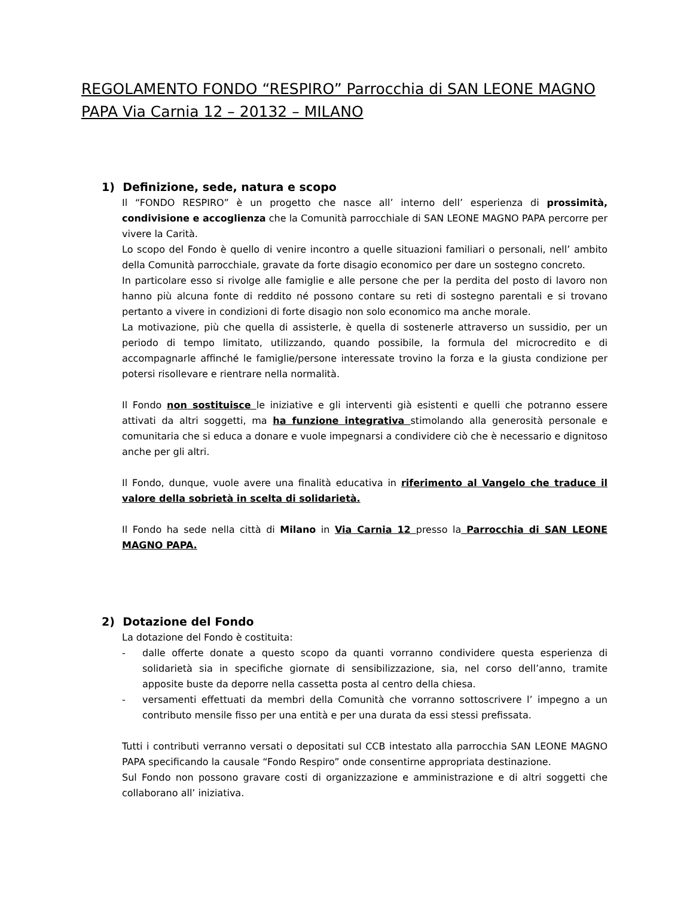REGOLAMENTO FONDO “RESPIRO” Parrocchia di SAN LEONE MAGNO PAPA Via Carnia 12 – 20132 – MILANO
1) Definizione, sede, natura e scopo
Il “FONDO RESPIRO” è un progetto che nasce all’ interno dell’ esperienza di prossimità, condivisione e accoglienza che la Comunità parrocchiale di SAN LEONE MAGNO PAPA percorre per vivere la Carità.
Lo scopo del Fondo è quello di venire incontro a quelle situazioni familiari o personali, nell’ ambito della Comunità parrocchiale, gravate da forte disagio economico per dare un sostegno concreto.
In particolare esso si rivolge alle famiglie e alle persone che per la perdita del posto di lavoro non hanno più alcuna fonte di reddito né possono contare su reti di sostegno parentali e si trovano pertanto a vivere in condizioni di forte disagio non solo economico ma anche morale.
La motivazione, più che quella di assisterle, è quella di sostenerle attraverso un sussidio, per un periodo di tempo limitato, utilizzando, quando possibile, la formula del microcredito e di accompagnarle affinché le famiglie/persone interessate trovino la forza e la giusta condizione per potersi risollevare e rientrare nella normalità.
Il Fondo non sostituisce le iniziative e gli interventi già esistenti e quelli che potranno essere attivati da altri soggetti, ma ha funzione integrativa stimolando alla generosità personale e comunitaria che si educa a donare e vuole impegnarsi a condividere ciò che è necessario e dignitoso anche per gli altri.
Il Fondo, dunque, vuole avere una finalità educativa in riferimento al Vangelo che traduce il valore della sobrietà in scelta di solidarietà.
Il Fondo ha sede nella città di Milano in Via Carnia 12 presso la Parrocchia di SAN LEONE MAGNO PAPA.
2) Dotazione del Fondo
La dotazione del Fondo è costituita:
- dalle offerte donate a questo scopo da quanti vorranno condividere questa esperienza di solidarietà sia in specifiche giornate di sensibilizzazione, sia, nel corso dell’anno, tramite apposite buste da deporre nella cassetta posta al centro della chiesa.
- versamenti effettuati da membri della Comunità che vorranno sottoscrivere l’ impegno a un contributo mensile fisso per una entità e per una durata da essi stessi prefissata.
Tutti i contributi verranno versati o depositati sul CCB intestato alla parrocchia SAN LEONE MAGNO PAPA specificando la causale “Fondo Respiro” onde consentirne appropriata destinazione.
Sul Fondo non possono gravare costi di organizzazione e amministrazione e di altri soggetti che collaborano all’ iniziativa.